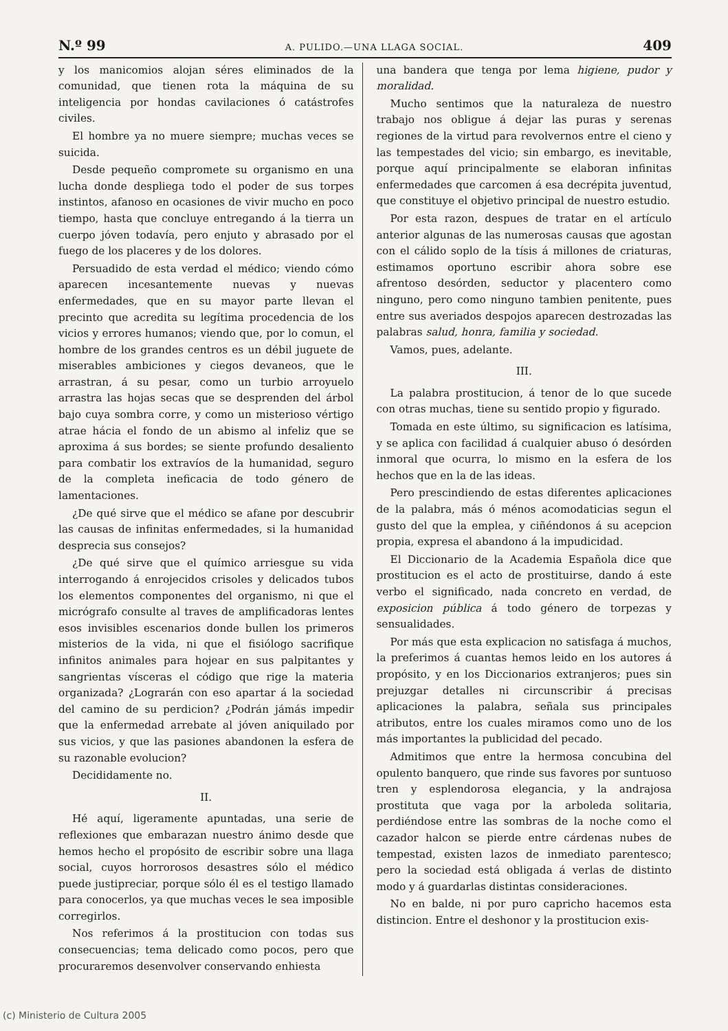N.º 99 A. PULIDO.—UNA LLAGA SOCIAL. 409
y los manicomios alojan séres eliminados de la comunidad, que tienen rota la máquina de su inteligencia por hondas cavilaciones ó catástrofes civiles.
El hombre ya no muere siempre; muchas veces se suicida.
Desde pequeño compromete su organismo en una lucha donde despliega todo el poder de sus torpes instintos, afanoso en ocasiones de vivir mucho en poco tiempo, hasta que concluye entregando á la tierra un cuerpo jóven todavía, pero enjuto y abrasado por el fuego de los placeres y de los dolores.
Persuadido de esta verdad el médico; viendo cómo aparecen incesantemente nuevas y nuevas enfermedades, que en su mayor parte llevan el precinto que acredita su legítima procedencia de los vicios y errores humanos; viendo que, por lo comun, el hombre de los grandes centros es un débil juguete de miserables ambiciones y ciegos devaneos, que le arrastran, á su pesar, como un turbio arroyuelo arrastra las hojas secas que se desprenden del árbol bajo cuya sombra corre, y como un misterioso vértigo atrae hácia el fondo de un abismo al infeliz que se aproxima á sus bordes; se siente profundo desaliento para combatir los extravíos de la humanidad, seguro de la completa ineficacia de todo género de lamentaciones.
¿De qué sirve que el médico se afane por descubrir las causas de infinitas enfermedades, si la humanidad desprecia sus consejos?
¿De qué sirve que el químico arriesgue su vida interrogando á enrojecidos crisoles y delicados tubos los elementos componentes del organismo, ni que el micrógrafo consulte al traves de amplificadoras lentes esos invisibles escenarios donde bullen los primeros misterios de la vida, ni que el fisiólogo sacrifique infinitos animales para hojear en sus palpitantes y sangrientas vísceras el código que rige la materia organizada? ¿Lograrán con eso apartar á la sociedad del camino de su perdicion? ¿Podrán jámás impedir que la enfermedad arrebate al jóven aniquilado por sus vicios, y que las pasiones abandonen la esfera de su razonable evolucion?
Decididamente no.
II.
Hé aquí, ligeramente apuntadas, una serie de reflexiones que embarazan nuestro ánimo desde que hemos hecho el propósito de escribir sobre una llaga social, cuyos horrorosos desastres sólo el médico puede justipreciar, porque sólo él es el testigo llamado para conocerlos, ya que muchas veces le sea imposible corregirlos.
Nos referimos á la prostitucion con todas sus consecuencias; tema delicado como pocos, pero que procuraremos desenvolver conservando enhiesta
una bandera que tenga por lema higiene, pudor y moralidad.
Mucho sentimos que la naturaleza de nuestro trabajo nos obligue á dejar las puras y serenas regiones de la virtud para revolvernos entre el cieno y las tempestades del vicio; sin embargo, es inevitable, porque aquí principalmente se elaboran infinitas enfermedades que carcomen á esa decrépita juventud, que constituye el objetivo principal de nuestro estudio.
Por esta razon, despues de tratar en el artículo anterior algunas de las numerosas causas que agostan con el cálido soplo de la tísis á millones de criaturas, estimamos oportuno escribir ahora sobre ese afrentoso desórden, seductor y placentero como ninguno, pero como ninguno tambien penitente, pues entre sus averiados despojos aparecen destrozadas las palabras salud, honra, familia y sociedad.
Vamos, pues, adelante.
III.
La palabra prostitucion, á tenor de lo que sucede con otras muchas, tiene su sentido propio y figurado.
Tomada en este último, su significacion es latísima, y se aplica con facilidad á cualquier abuso ó desórden inmoral que ocurra, lo mismo en la esfera de los hechos que en la de las ideas.
Pero prescindiendo de estas diferentes aplicaciones de la palabra, más ó ménos acomodaticias segun el gusto del que la emplea, y ciñéndonos á su acepcion propia, expresa el abandono á la impudicidad.
El Diccionario de la Academia Española dice que prostitucion es el acto de prostituirse, dando á este verbo el significado, nada concreto en verdad, de exposicion pública á todo género de torpezas y sensualidades.
Por más que esta explicacion no satisfaga á muchos, la preferimos á cuantas hemos leido en los autores á propósito, y en los Diccionarios extranjeros; pues sin prejuzgar detalles ni circunscribir á precisas aplicaciones la palabra, señala sus principales atributos, entre los cuales miramos como uno de los más importantes la publicidad del pecado.
Admitimos que entre la hermosa concubina del opulento banquero, que rinde sus favores por suntuoso tren y esplendorosa elegancia, y la andrajosa prostituta que vaga por la arboleda solitaria, perdiéndose entre las sombras de la noche como el cazador halcon se pierde entre cárdenas nubes de tempestad, existen lazos de inmediato parentesco; pero la sociedad está obligada á verlas de distinto modo y á guardarlas distintas consideraciones.
No en balde, ni por puro capricho hacemos esta distincion. Entre el deshonor y la prostitucion exis-
(c) Ministerio de Cultura 2005